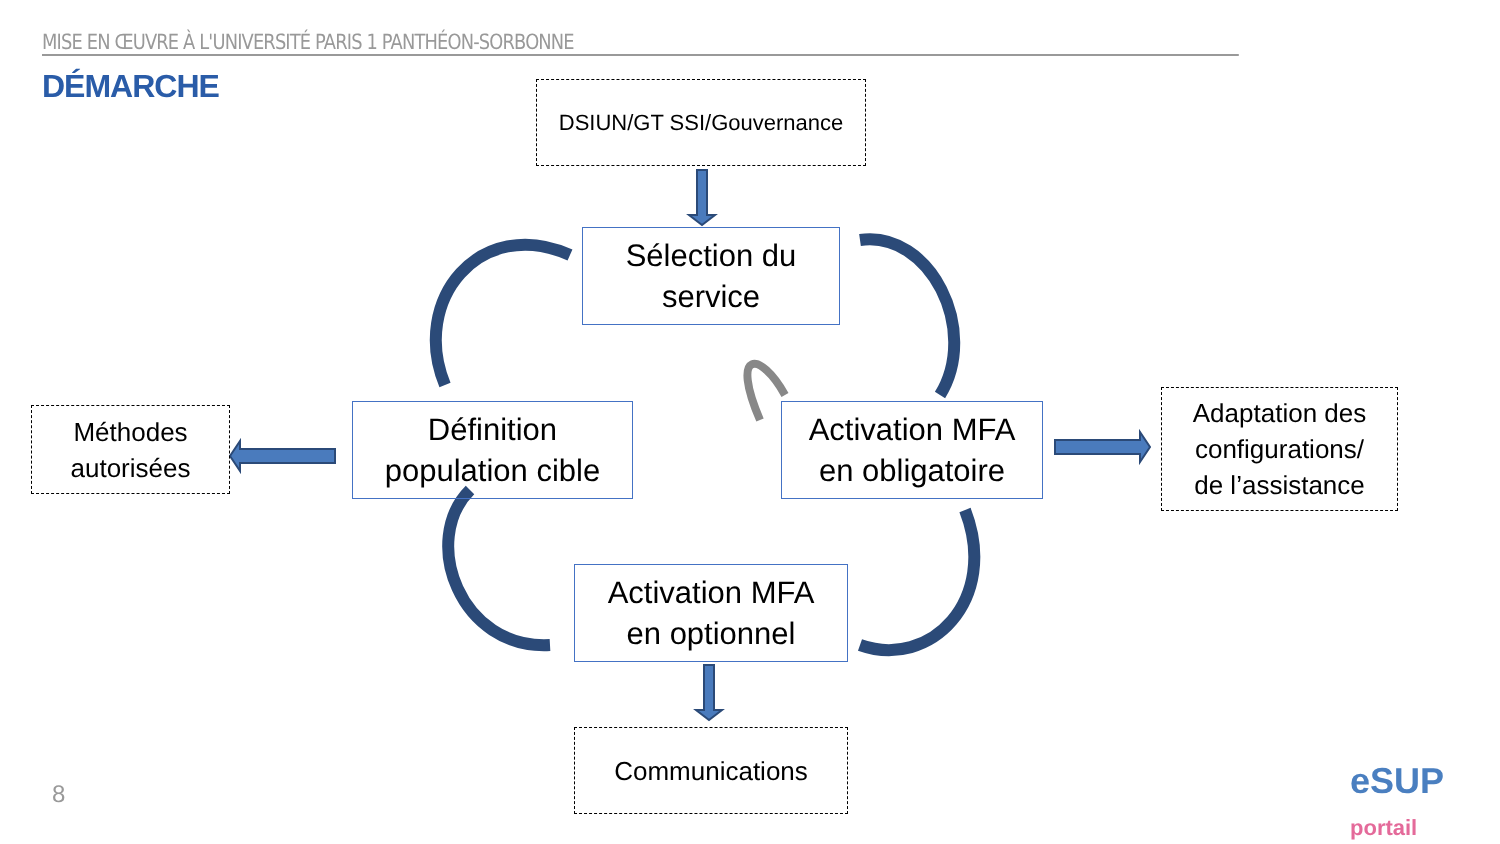MISE EN ŒUVRE À L'UNIVERSITÉ PARIS 1 PANTHÉON-SORBONNE
DÉMARCHE DSIUN/GT SSI/Gouvernance
Sélection du
service
Méthodes
autorisées
Définition
population cible
Activation MFA
en obligatoire
Adaptation des
configurations/
de l’assistance
Activation MFA
en optionnel
Communications
8
eSUP
portail